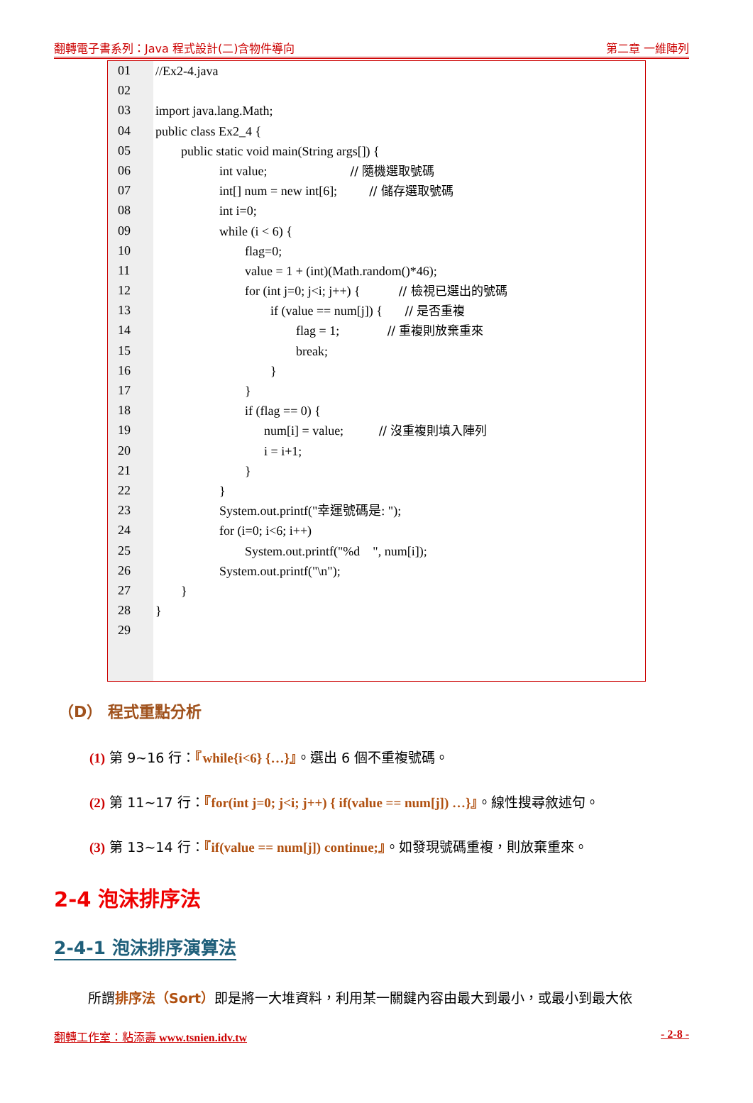翻轉電子書系列：Java 程式設計(二)含物件導向 第二章 一維陣列
01
02
03
04
05
06
07
08
09
10
11
12
13
14
15
16
17
18
19
20
21
22
23
24
25
26
27
28
29
//Ex2-4.java
import java.lang.Math;
public class Ex2_4 {
public static void main(String args[]) {
int value; // 隨機選取號碼
int[] num = new int[6]; // 儲存選取號碼
int i=0;
while (i < 6) {
flag=0;
value = 1 + (int)(Math.random()*46);
for (int j=0; j<i; j++) { // 檢視已選出的號碼
if (value == num[j]) { // 是否重複
flag = 1; // 重複則放棄重來
break;
}
}
if (flag == 0) {
num[i] = value; // 沒重複則填入陣列
i = i+1;
}
}
System.out.printf("幸運號碼是: ");
for (i=0; i<6; i++)
System.out.printf("%d ", num[i]);
System.out.printf("\n");
}
}
（D） 程式重點分析
(1) 第 9~16 行：『while{i<6} {…}』。選出 6 個不重複號碼。
(2) 第 11~17 行：『for(int j=0; j<i; j++) { if(value == num[j]) …}』。線性搜尋敘述句。
(3) 第 13~14 行：『if(value == num[j]) continue;』。如發現號碼重複，則放棄重來。
2-4 泡沫排序法
2-4-1 泡沫排序演算法
所謂排序法（Sort）即是將一大堆資料，利用某一關鍵內容由最大到最小，或最小到最大依
翻轉工作室：粘添壽 www.tsnien.idv.tw - 2-8 -